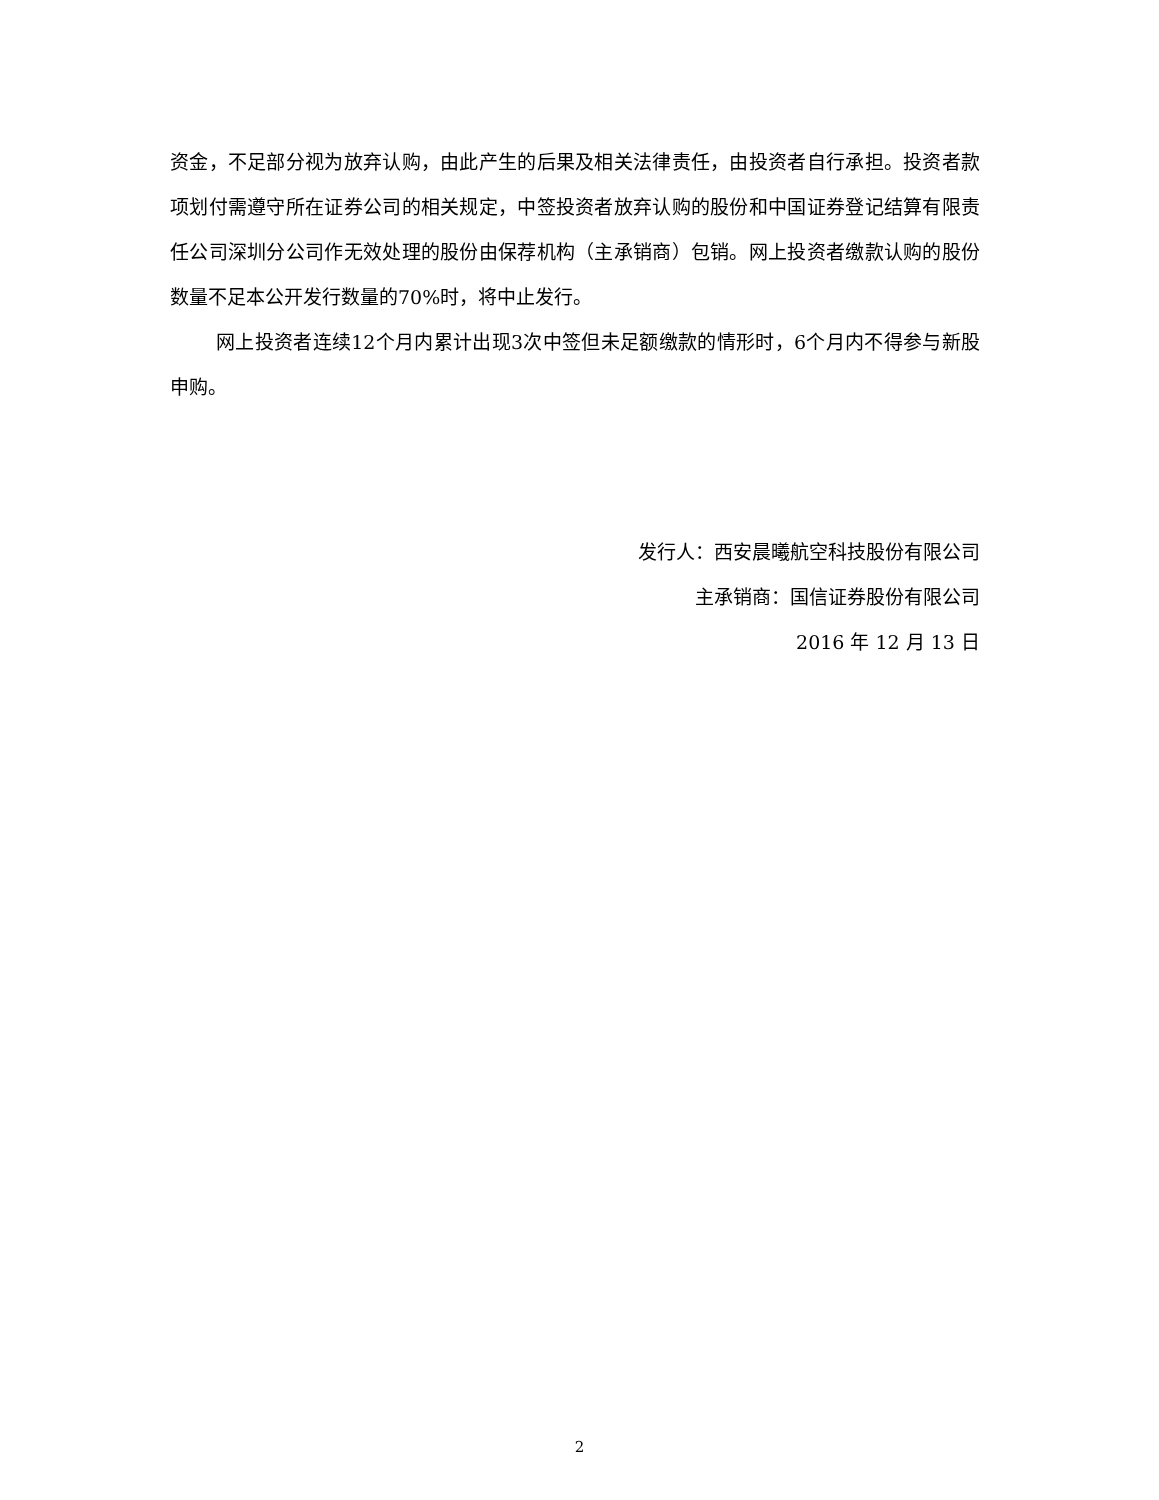资金，不足部分视为放弃认购，由此产生的后果及相关法律责任，由投资者自行承担。投资者款项划付需遵守所在证券公司的相关规定，中签投资者放弃认购的股份和中国证券登记结算有限责任公司深圳分公司作无效处理的股份由保荐机构（主承销商）包销。网上投资者缴款认购的股份数量不足本公开发行数量的70%时，将中止发行。
网上投资者连续12个月内累计出现3次中签但未足额缴款的情形时，6个月内不得参与新股申购。
发行人：西安晨曦航空科技股份有限公司
主承销商：国信证券股份有限公司
2016 年 12 月 13 日
2